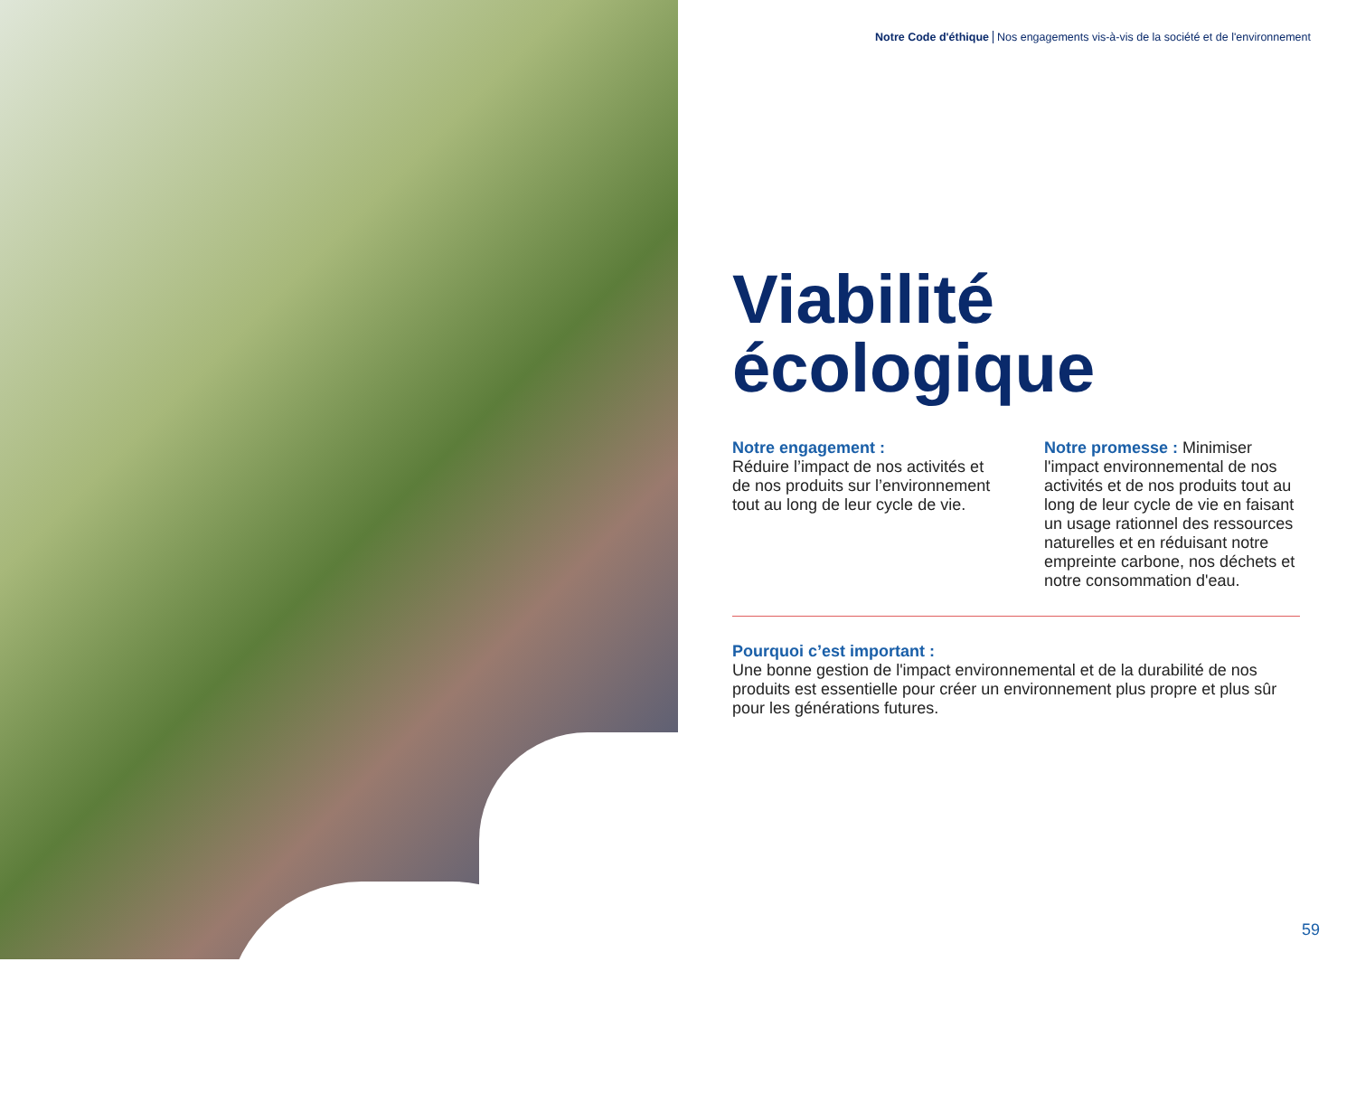Notre Code d'éthique Nos engagements vis-à-vis de la société et de l'environnement
Viabilité
écologique
Notre engagement :
Réduire l’impact de nos activités et de nos produits sur l’environnement tout au long de leur cycle de vie.
Notre promesse : Minimiser l'impact environnemental de nos activités et de nos produits tout au long de leur cycle de vie en faisant un usage rationnel des ressources naturelles et en réduisant notre empreinte carbone, nos déchets et notre consommation d'eau.
Pourquoi c’est important :
Une bonne gestion de l'impact environnemental et de la durabilité de nos produits est essentielle pour créer un environnement plus propre et plus sûr pour les générations futures.
59